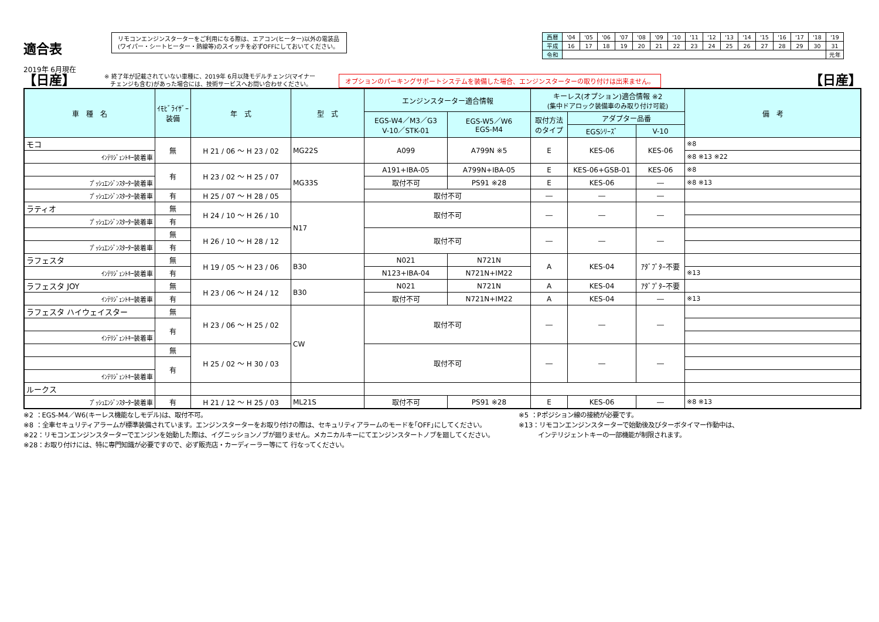適合表
2019年 6月現在
リモコンエンジンスターターをご利用になる際は、エアコン(ヒーター)以外の電装品
(ワイパー・シートヒーター・熱線等)のスイッチを必ずOFFにしておいてください。
| 西暦 | '04 | '05 | '06 | '07 | '08 | '09 | '10 | '11 | '12 | '13 | '14 | '15 | '16 | '17 | '18 | '19 |
| 平成 | 16 | 17 | 18 | 19 | 20 | 21 | 22 | 23 | 24 | 25 | 26 | 27 | 28 | 29 | 30 | 31 |
| 令和 | | | | | | | | | | | | | | | | 元年 |
【日産】 ※ 終了年が記載されていない車種に、2019年 6月以降モデルチェンジ(マイナー
　チェンジも含む)があった場合には、技術サービスへお問い合わせください。 オプションのパーキングサポートシステムを装備した場合、エンジンスターターの取り付けは出来ません。 【日産】
| 車 種 名 | ｲﾓﾋﾞﾗｲｻﾞｰ 装備 | 年 式 | 型 式 | エンジンスターター適合情報 | | キーレス(オプション)適合情報 ※2 (集中ドアロック装備車のみ取り付け可能) | | | 備 考 |
| --- | --- | --- | --- | --- | --- | --- | --- | --- | --- |
| | | | | EGS-W4／M3／G3 V-10／STK-01 | EGS-W5／W6 EGS-M4 | 取付方法 のタイプ | アダプター品番 | | |
| | | | | | | | EGSｼﾘｰｽﾞ | V-10 | |
| モコ | 無 | H 21 / 06 ～ H 23 / 02 | MG22S | A099 | A799N ※5 | E | KES-06 | KES-06 | ※8 |
| ｲﾝﾃﾘｼﾞｪﾝﾄｷｰ装着車 | | | | | | | | | ※8 ※13 ※22 |
| | 有 | H 23 / 02 ～ H 25 / 07 | MG33S | A191+IBA-05 | A799N+IBA-05 | E | KES-06+GSB-01 | KES-06 | ※8 |
| ﾌﾟｯｼｭｴﾝｼﾞﾝｽﾀｰﾀｰ装着車 | | | | 取付不可 | PS91 ※28 | E | KES-06 | ― | ※8 ※13 |
| ﾌﾟｯｼｭｴﾝｼﾞﾝｽﾀｰﾀｰ装着車 | 有 | H 25 / 07 ～ H 28 / 05 | | 取付不可 | | ― | ― | ― | |
| ラティオ | 無 | H 24 / 10 ～ H 26 / 10 | N17 | 取付不可 | | ― | ― | ― | |
| ﾌﾟｯｼｭｴﾝｼﾞﾝｽﾀｰﾀｰ装着車 | 有 | | | | | | | | |
| | 無 | H 26 / 10 ～ H 28 / 12 | | 取付不可 | | ― | ― | ― | |
| ﾌﾟｯｼｭｴﾝｼﾞﾝｽﾀｰﾀｰ装着車 | 有 | | | | | | | | |
| ラフェスタ | 無 | H 19 / 05 ～ H 23 / 06 | B30 | N021 | N721N | A | KES-04 | ｱﾀﾞﾌﾟﾀｰ不要 | |
| ｲﾝﾃﾘｼﾞｪﾝﾄｷｰ装着車 | 有 | | | N123+IBA-04 | N721N+IM22 | | | | ※13 |
| ラフェスタ JOY | 無 | H 23 / 06 ～ H 24 / 12 | B30 | N021 | N721N | A | KES-04 | ｱﾀﾞﾌﾟﾀｰ不要 | |
| ｲﾝﾃﾘｼﾞｪﾝﾄｷｰ装着車 | 有 | | | 取付不可 | N721N+IM22 | A | KES-04 | ― | ※13 |
| ラフェスタ ハイウェイスター | 無 | H 23 / 06 ～ H 25 / 02 | CW | 取付不可 | | ― | ― | ― | |
| | 有 | | | | | | | | |
| ｲﾝﾃﾘｼﾞｪﾝﾄｷｰ装着車 | | | | | | | | | |
| | 無 | H 25 / 02 ～ H 30 / 03 | | 取付不可 | | ― | ― | ― | |
| | 有 | | | | | | | | |
| ｲﾝﾃﾘｼﾞｪﾝﾄｷｰ装着車 | | | | | | | | | |
| ルークス | | | | | | | | | |
| ﾌﾟｯｼｭｴﾝｼﾞﾝｽﾀｰﾀｰ装着車 | 有 | H 21 / 12 ～ H 25 / 03 | ML21S | 取付不可 | PS91 ※28 | E | KES-06 | ― | ※8 ※13 |
※2 ：EGS-M4／W6(キーレス機能なしモデル)は、取付不可。
※8 ：全車セキュリティアラームが標準装備されています。エンジンスターターをお取り付けの際は、セキュリティアラームのモードを｢OFF｣にしてください。
※22：リモコンエンジンスターターでエンジンを始動した際は、イグニッションノブが廻りません。メカニカルキーにてエンジンスタートノブを廻してください。
※28：お取り付けには、特に専門知識が必要ですので、必ず販売店・カーディーラー等にて 行なってください。
※5 ：Pポジション線の接続が必要です。
※13：リモコンエンジンスターターで始動後及びターボタイマー作動中は、
　　　インテリジェントキーの一部機能が制限されます。